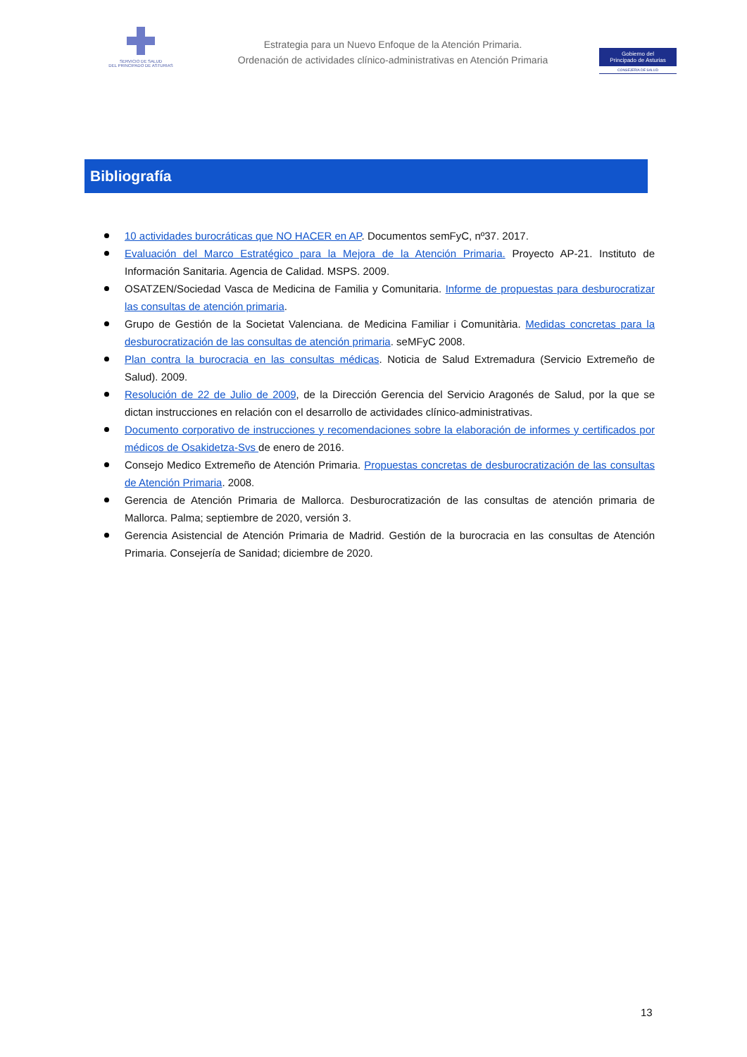SERVICIO DE SALUD
DEL PRINCIPADO DE ASTURIAS
Estrategia para un Nuevo Enfoque de la Atención Primaria.
Ordenación de actividades clínico-administrativas en Atención Primaria
Gobierno del
Principado de Asturias
CONSEJERÍA DE SALUD
Bibliografía
10 actividades burocráticas que NO HACER en AP. Documentos semFyC, nº37. 2017.
Evaluación del Marco Estratégico para la Mejora de la Atención Primaria. Proyecto AP-21. Instituto de Información Sanitaria. Agencia de Calidad. MSPS. 2009.
OSATZEN/Sociedad Vasca de Medicina de Familia y Comunitaria. Informe de propuestas para desburocratizar las consultas de atención primaria.
Grupo de Gestión de la Societat Valenciana. de Medicina Familiar i Comunitària. Medidas concretas para la desburocratización de las consultas de atención primaria. seMFyC 2008.
Plan contra la burocracia en las consultas médicas. Noticia de Salud Extremadura (Servicio Extremeño de Salud). 2009.
Resolución de 22 de Julio de 2009, de la Dirección Gerencia del Servicio Aragonés de Salud, por la que se dictan instrucciones en relación con el desarrollo de actividades clínico-administrativas.
Documento corporativo de instrucciones y recomendaciones sobre la elaboración de informes y certificados por médicos de Osakidetza-Svs de enero de 2016.
Consejo Medico Extremeño de Atención Primaria. Propuestas concretas de desburocratización de las consultas de Atención Primaria. 2008.
Gerencia de Atención Primaria de Mallorca. Desburocratización de las consultas de atención primaria de Mallorca. Palma; septiembre de 2020, versión 3.
Gerencia Asistencial de Atención Primaria de Madrid. Gestión de la burocracia en las consultas de Atención Primaria. Consejería de Sanidad; diciembre de 2020.
13